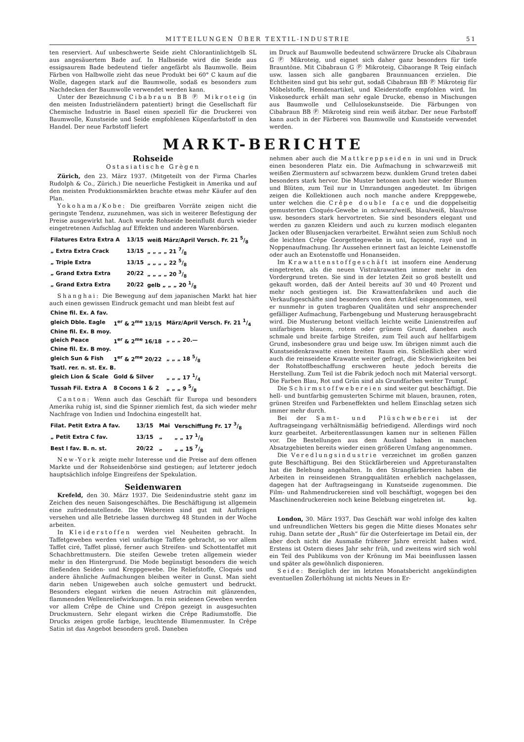MITTEILUNGEN ÜBER TEXTIL-INDUSTRIE 51
ten reserviert. Auf unbeschwerte Seide zieht Chlorantinlichtgelb SL aus angesäuertem Bade auf. In Halbseide wird die Seide aus essigsaurem Bade bedeutend tiefer angefärbt als Baumwolle. Beim Färben von Halbwolle zieht das neue Produkt bei 60° C kaum auf die Wolle, dagegen stark auf die Baumwolle, sodaß es besonders zum Nachdecken der Baumwolle verwendet werden kann.
Unter der Bezeichnung Cibabraun BB Ⓟ Mikroteig (in den meisten Industrieländern patentiert) bringt die Gesellschaft für Chemische Industrie in Basel einen speziell für die Druckerei von Baumwolle, Kunstseide und Seide empfohlenen Küpenfarbstoff in den Handel. Der neue Farbstoff liefert
im Druck auf Baumwolle bedeutend schwärzere Drucke als Cibabraun G Ⓟ Mikroteig, und eignet sich daher ganz besonders für tiefe Brauntöne. Mit Cibabraun G Ⓟ Mikroteig, Cibaorange R Teig einfach usw. lassen sich alle gangbaren Braunnuancen erzielen. Die Echtheiten sind gut bis sehr gut, sodaß Cibabraun BB Ⓟ Mikroteig für Möbelstoffe, Hemdenartikel, und Kleiderstoffe empfohlen wird. Im Viskosedurck erhält man sehr egale Drucke, ebenso in Mischungen aus Baumwolle und Cellulosekunstseide. Die Färbungen von Cibabraun BB Ⓟ Mikroteig sind rein weiß ätzbar. Der neue Farbstoff kann auch in der Färberei von Baumwolle und Kunstseide verwendet werden.
MARKT-BERICHTE
Rohseide
Ostasiatische Grègen
Zürich, den 23. März 1937. (Mitgeteilt von der Firma Charles Rudolph & Co., Zürich.) Die neuerliche Festigkeit in Amerika und auf den meisten Produktionsmärkten brachte etwas mehr Käufer auf den Plan.
Yokohama/Kobe: Die greifbaren Vorräte zeigen nicht die geringste Tendenz, zuzunehmen, was sich in weiterer Befestigung der Preise ausgewirkt hat. Auch wurde Rohseide beeinflußt durch wieder eingetretenen Aufschlag auf Effekten und anderen Warenbörsen.
| Filatures Extra Extra A | 13/15 | weiß März/April Versch. Fr. 21 5/8 |
| „ Extra Extra Crack | 13/15 | „ „ „ „ 21 7/8 |
| „ Triple Extra | 13/15 | „ „ „ „ 22 5/8 |
| „ Grand Extra Extra | 20/22 | „ „ „ „ 20 3/8 |
| „ Grand Extra Extra | 20/22 | gelb „ „ „ 20 1/8 |
Shanghai: Die Bewegung auf dem japanischen Markt hat hier auch einen gewissen Eindruck gemacht und man bleibt fest auf
| Chine fil. Ex. A fav. | | |
| gleich Dble. Eagle | 1<sup>er</sup> & 2<sup>me</sup> 13/15 | März/April Versch. Fr. 21 1/4 |
| Chine fil. Ex. B moy. | | |
| gleich Peace | 1<sup>er</sup> & 2<sup>me</sup> 16/18 | „ „ „ 20.— |
| Chine fil. Ex. B moy. | | |
| gleich Sun & Fish | 1<sup>er</sup> & 2<sup>me</sup> 20/22 | „ „ „ 18 5/8 |
| Tsatl. rer. n. st. Ex. B. | | |
| gleich Lion & Scale | Gold & Silver | „ „ „ 17 1/4 |
| Tussah Fil. Extra A | 8 Cocons 1 & 2 | „ „ „ 9 5/8 |
Canton: Wenn auch das Geschäft für Europa und besonders Amerika ruhig ist, sind die Spinner ziemlich fest, da sich wieder mehr Nachfrage von Indien und Indochina eingestellt hat.
| Filat. Petit Extra A fav. | 13/15 | Mai | Verschiffung Fr. 17 3/8 |
| „ Petit Extra C fav. | 13/15 | „ | „ „ 17 1/8 |
| Best I fav. B. n. st. | 20/22 | „ | „ „ 15 7/8 |
New-York zeigte mehr Interesse und die Preise auf dem offenen Markte und der Rohseidenbörse sind gestiegen; auf letzterer jedoch hauptsächlich infolge Eingreifens der Spekulation.
Seidenwaren
Krefeld, den 30. März 1937. Die Seidenindustrie steht ganz im Zeichen des neuen Saisongeschäftes. Die Beschäftigung ist allgemein eine zufriedenstellende. Die Webereien sind gut mit Aufträgen versehen und alle Betriebe lassen durchweg 48 Stunden in der Woche arbeiten.
In Kleiderstoffen werden viel Neuheiten gebracht. In Taffetgeweben werden viel unifarbige Taffete gebracht, so vor allem Taffet ciré, Taffet plissé, ferner auch Streifen- und Schottentaffet mit Schachbrettmustern. Die steifen Gewebe treten allgemein wieder mehr in den Hintergrund. Die Mode begünstigt besonders die weich fließenden Seiden- und Kreppgewebe. Die Reliefstoffe, Cloqués und andere ähnliche Aufmachungen bleiben weiter in Gunst. Man sieht darin neben Unigeweben auch solche gemustert und bedruckt. Besonders elegant wirken die neuen Astrachin mit glänzenden, flammenden Wellenreliefwirkungen. In rein seidenen Geweben werden vor allem Crêpe de Chine und Crépon gezeigt in ausgesuchten Druckmustern. Sehr elegant wirken die Crêpe Radiumstoffe. Die Drucks zeigen große farbige, leuchtende Blumenmuster. In Crêpe Satin ist das Angebot besonders groß. Daneben
nehmen aber auch die Mattkreppseiden in uni und in Druck einen besonderen Platz ein. Die Aufmachung in schwarzweiß mit weißen Ziermustern auf schwarzem bezw. dunklem Grund treten dabei besonders stark hervor. Die Muster betonen auch hier wieder Blumen und Blüten, zum Teil nur in Umrandungen angedeutet. Im übrigen zeigen die Kollektionen auch noch manche andere Kreppgewebe, unter welchen die Crêpe double face und die doppelseitig gemusterten Cloqués-Gewebe in schwarz/weiß, blau/weiß, blau/rose usw. besonders stark hervortreten. Sie sind besonders elegant und werden zu ganzen Kleidern und auch zu kurzen modisch eleganten Jacken oder Blusenjacken verarbeitet. Erwähnt seien zum Schluß noch die leichten Crêpe Georgettegewebe in uni, façonné, rayé und in Noppenaufmachung. Ihr Aussehen erinnert fast an leichte Leinenstoffe oder auch an Exotenstoffe und Honanseiden.
Im Krawattenstoffgeschäft ist insofern eine Aenderung eingetreten, als die neuen Vistrakrawatten immer mehr in den Vordergrund treten. Sie sind in der letzten Zeit so groß bestellt und gekauft worden, daß der Anteil bereits auf 30 und 40 Prozent und mehr noch gestiegen ist. Die Krawattenfabriken und auch die Verkaufsgeschäfte sind besonders von dem Artikel eingenommen, weil er nunmehr in guten tragbaren Qualitäten und sehr ansprechender gefälliger Aufmachung, Farbengebung und Musterung herausgebracht wird. Die Musterung betont vielfach leichte weiße Linienstreifen auf unifarbigem blauem, rotem oder grünem Grund, daneben auch schmale und breite farbige Streifen, zum Teil auch auf hellfarbigem Grund, insbesondere grau und beige usw. Im übrigen nimmt auch die Kunstseidenkrawatte einen breiten Raum ein. Schließlich aber wird auch die reinseidene Krawatte weiter gefragt, die Schwierigkeiten bei der Rohstoffbeschaffung erschweren heute jedoch bereits die Herstellung. Zum Teil ist die Fabrik jedoch noch mit Material versorgt. Die Farben Blau, Rot und Grün sind als Grundfarben weiter Trumpf.
Die Schirmstoffwebereien sind weiter gut beschäftigt. Die hell- und buntfarbig gemusterten Schirme mit blauen, braunen, roten, grünen Streifen und Farbeneffekten und hellem Einschlag setzen sich immer mehr durch.
Bei der Samt- und Plüschweberei ist der Auftragseingang verhältnismäßig befriedigend. Allerdings wird noch kurz gearbeitet. Arbeiterentlassungen kamen nur in seltenen Fällen vor. Die Bestellungen aus dem Ausland haben in manchen Absatzgebieten bereits wieder einen größeren Umfang angenommen.
Die Veredlungsindustrie verzeichnet im großen ganzen gute Beschäftigung. Bei den Stückfärbereien und Appreturanstalten hat die Belebung angehalten. In den Strangfärbereien haben die Arbeiten in reinseidenen Strangqualitäten erheblich nachgelassen, dagegen hat der Auftragseingang in Kunstseide zugenommen. Die Film- und Rahmendruckereien sind voll beschäftigt, wogegen bei den Maschinendruckereien noch keine Belebung eingetreten ist. kg.
London, 30. März 1937. Das Geschäft war wohl infolge des kalten und unfreundlichen Wetters bis gegen die Mitte dieses Monates sehr ruhig. Dann setzte der „Rush“ für die Osterfeiertage im Detail ein, der aber doch nicht die Ausmaße früherer Jahre erreicht haben wird. Erstens ist Ostern dieses Jahr sehr früh, und zweitens wird sich wohl ein Teil des Publikums von der Krönung im Mai beeinflussen lassen und später als gewöhnlich disponieren.
Seide: Bezüglich der im letzten Monatsbericht angekündigten eventuellen Zollerhöhung ist nichts Neues in Er-